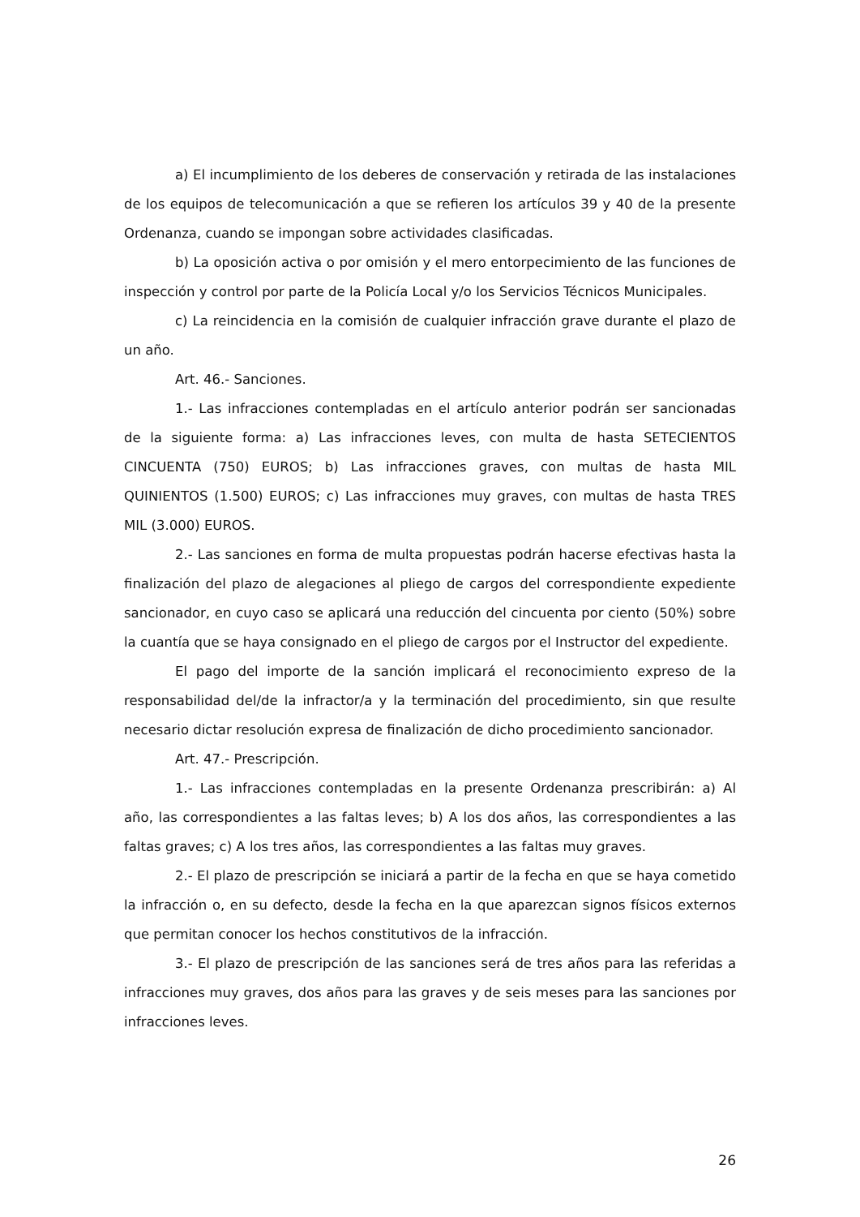a) El incumplimiento de los deberes de conservación y retirada de las instalaciones de los equipos de telecomunicación a que se refieren los artículos 39 y 40 de la presente Ordenanza, cuando se impongan sobre actividades clasificadas.
b) La oposición activa o por omisión y el mero entorpecimiento de las funciones de inspección y control por parte de la Policía Local y/o los Servicios Técnicos Municipales.
c) La reincidencia en la comisión de cualquier infracción grave durante el plazo de un año.
Art. 46.- Sanciones.
1.- Las infracciones contempladas en el artículo anterior podrán ser sancionadas de la siguiente forma: a) Las infracciones leves, con multa de hasta SETECIENTOS CINCUENTA (750) EUROS; b) Las infracciones graves, con multas de hasta MIL QUINIENTOS (1.500) EUROS; c) Las infracciones muy graves, con multas de hasta TRES MIL (3.000) EUROS.
2.- Las sanciones en forma de multa propuestas podrán hacerse efectivas hasta la finalización del plazo de alegaciones al pliego de cargos del correspondiente expediente sancionador, en cuyo caso se aplicará una reducción del cincuenta por ciento (50%) sobre la cuantía que se haya consignado en el pliego de cargos por el Instructor del expediente.
El pago del importe de la sanción implicará el reconocimiento expreso de la responsabilidad del/de la infractor/a y la terminación del procedimiento, sin que resulte necesario dictar resolución expresa de finalización de dicho procedimiento sancionador.
Art. 47.- Prescripción.
1.- Las infracciones contempladas en la presente Ordenanza prescribirán: a) Al año, las correspondientes a las faltas leves; b) A los dos años, las correspondientes a las faltas graves; c) A los tres años, las correspondientes a las faltas muy graves.
2.- El plazo de prescripción se iniciará a partir de la fecha en que se haya cometido la infracción o, en su defecto, desde la fecha en la que aparezcan signos físicos externos que permitan conocer los hechos constitutivos de la infracción.
3.- El plazo de prescripción de las sanciones será de tres años para las referidas a infracciones muy graves, dos años para las graves y de seis meses para las sanciones por infracciones leves.
26